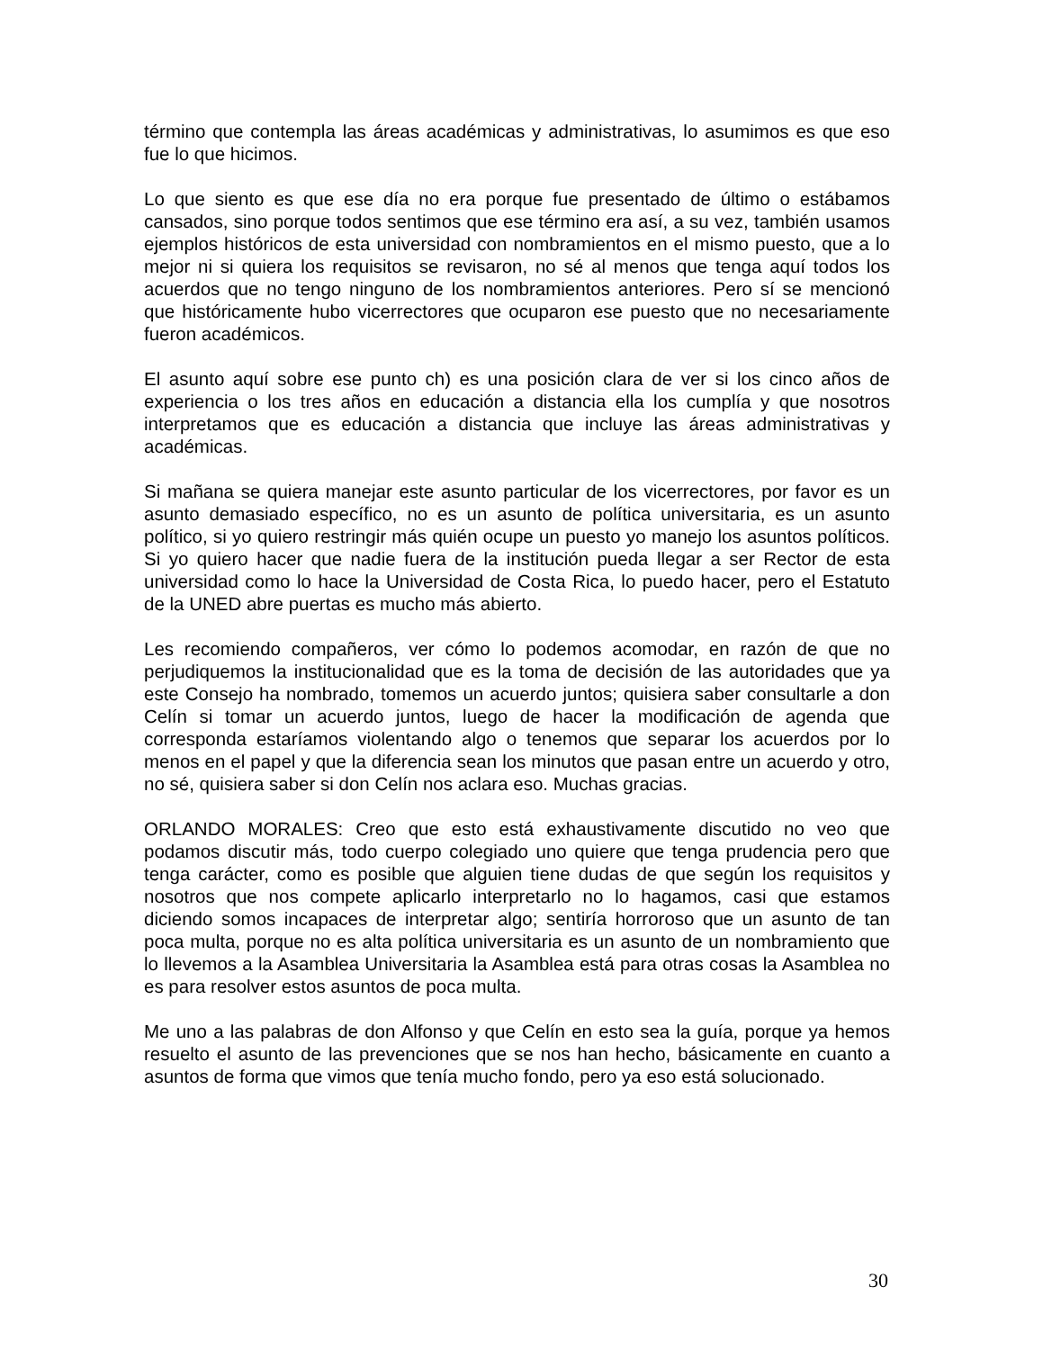término que contempla las áreas académicas y administrativas, lo asumimos es que eso fue lo que hicimos.
Lo que siento es que ese día no era porque fue presentado de último o estábamos cansados, sino porque todos sentimos que ese término era así, a su vez, también usamos ejemplos históricos de esta universidad con nombramientos en el mismo puesto, que a lo mejor ni si quiera los requisitos se revisaron, no sé al menos que tenga aquí todos los acuerdos que no tengo ninguno de los nombramientos anteriores. Pero sí se mencionó que históricamente hubo vicerrectores que ocuparon ese puesto que no necesariamente fueron académicos.
El asunto aquí sobre ese punto ch) es una posición clara de ver si los cinco años de experiencia o los tres años en educación a distancia ella los cumplía y que nosotros interpretamos que es educación a distancia que incluye las áreas administrativas y académicas.
Si mañana se quiera manejar este asunto particular de los vicerrectores, por favor es un asunto demasiado específico, no es un asunto de política universitaria, es un asunto político, si yo quiero restringir más quién ocupe un puesto yo manejo los asuntos políticos. Si yo quiero hacer que nadie fuera de la institución pueda llegar a ser Rector de esta universidad como lo hace la Universidad de Costa Rica, lo puedo hacer, pero el Estatuto de la UNED abre puertas es mucho más abierto.
Les recomiendo compañeros, ver cómo lo podemos acomodar, en razón de que no perjudiquemos la institucionalidad que es la toma de decisión de las autoridades que ya este Consejo ha nombrado, tomemos un acuerdo juntos; quisiera saber consultarle a don Celín si tomar un acuerdo juntos, luego de hacer la modificación de agenda que corresponda estaríamos violentando algo o tenemos que separar los acuerdos por lo menos en el papel y que la diferencia sean los minutos que pasan entre un acuerdo y otro, no sé, quisiera saber si don Celín nos aclara eso. Muchas gracias.
ORLANDO MORALES: Creo que esto está exhaustivamente discutido no veo que podamos discutir más, todo cuerpo colegiado uno quiere que tenga prudencia pero que tenga carácter, como es posible que alguien tiene dudas de que según los requisitos y nosotros que nos compete aplicarlo interpretarlo no lo hagamos, casi que estamos diciendo somos incapaces de interpretar algo; sentiría horroroso que un asunto de tan poca multa, porque no es alta política universitaria es un asunto de un nombramiento que lo llevemos a la Asamblea Universitaria la Asamblea está para otras cosas la Asamblea no es para resolver estos asuntos de poca multa.
Me uno a las palabras de don Alfonso y que Celín en esto sea la guía, porque ya hemos resuelto el asunto de las prevenciones que se nos han hecho, básicamente en cuanto a asuntos de forma que vimos que tenía mucho fondo, pero ya eso está solucionado.
30